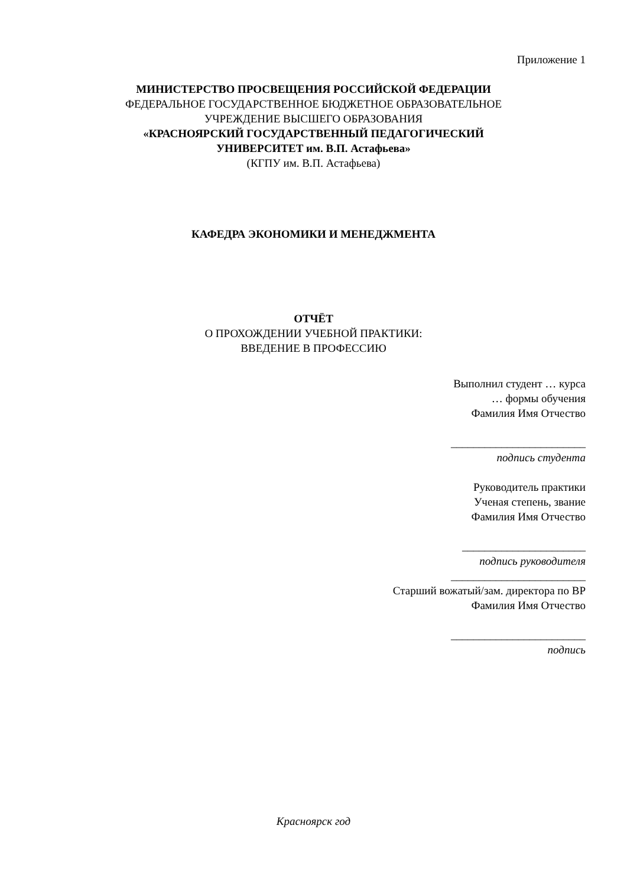Приложение 1
МИНИСТЕРСТВО ПРОСВЕЩЕНИЯ РОССИЙСКОЙ ФЕДЕРАЦИИ
ФЕДЕРАЛЬНОЕ ГОСУДАРСТВЕННОЕ БЮДЖЕТНОЕ ОБРАЗОВАТЕЛЬНОЕ
УЧРЕЖДЕНИЕ ВЫСШЕГО ОБРАЗОВАНИЯ
«КРАСНОЯРСКИЙ ГОСУДАРСТВЕННЫЙ ПЕДАГОГИЧЕСКИЙ
УНИВЕРСИТЕТ им. В.П. Астафьева»
(КГПУ им. В.П. Астафьева)
КАФЕДРА ЭКОНОМИКИ И МЕНЕДЖМЕНТА
ОТЧЁТ
О ПРОХОЖДЕНИИ УЧЕБНОЙ ПРАКТИКИ:
ВВЕДЕНИЕ В ПРОФЕССИЮ
Выполнил студент … курса
… формы обучения
Фамилия Имя Отчество
________________________
подпись студента
Руководитель практики
Ученая степень, звание
Фамилия Имя Отчество
______________________
подпись руководителя
________________________
Старший вожатый/зам. директора по ВР
Фамилия Имя Отчество
________________________
подпись
Красноярск год